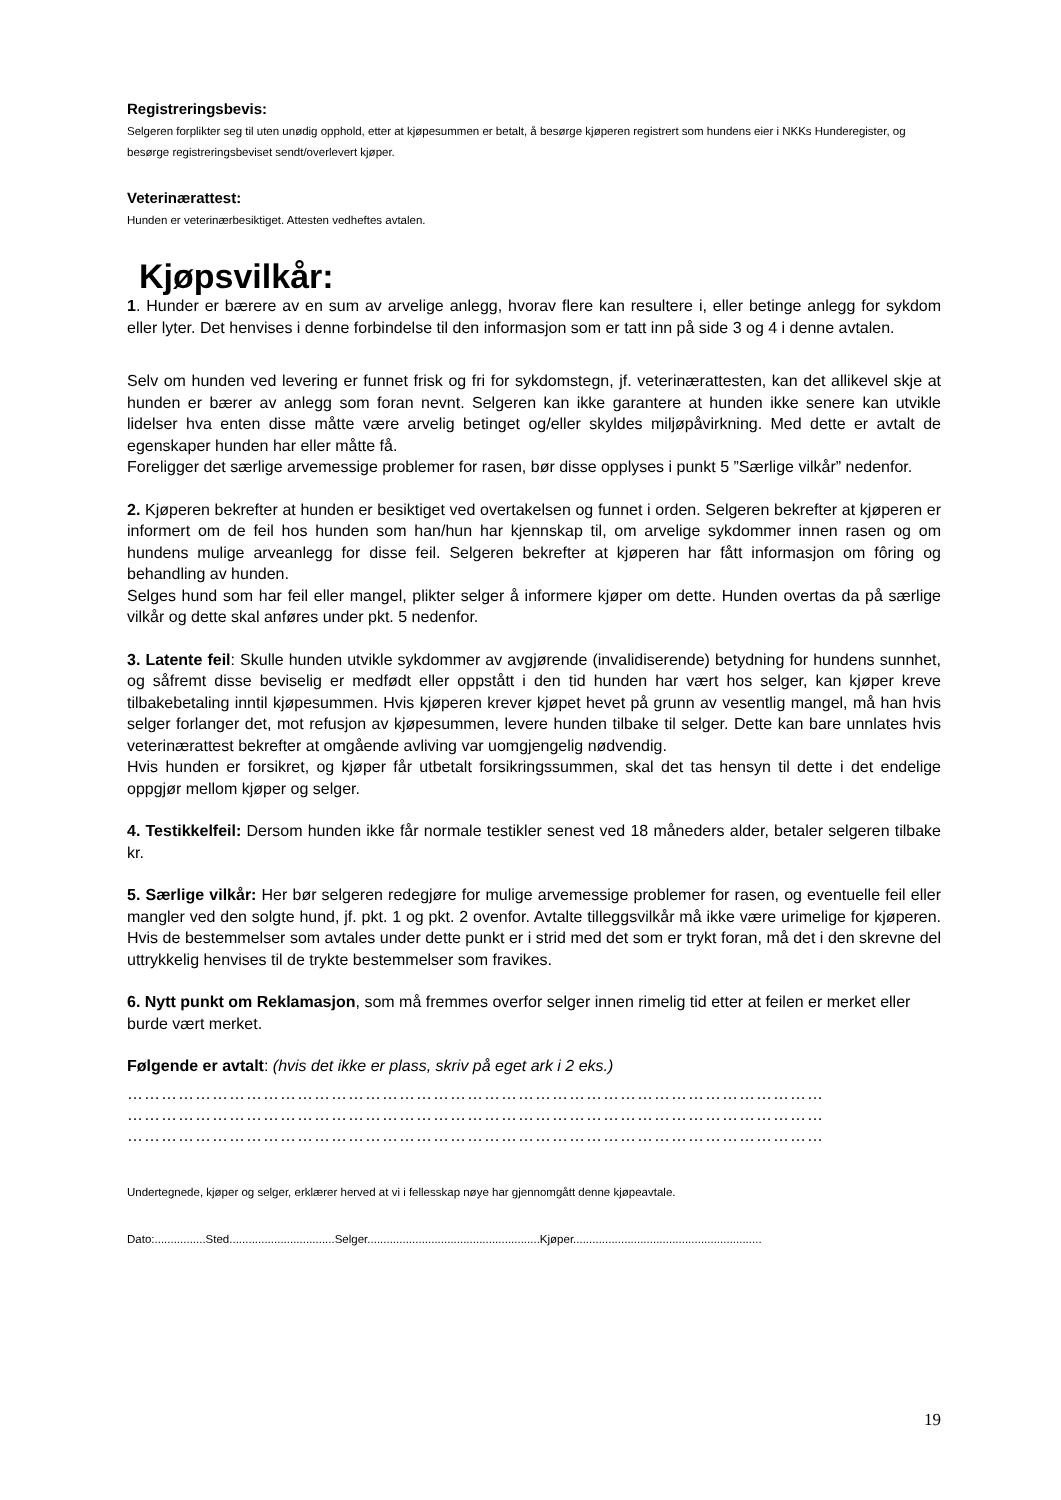Registreringsbevis:
Selgeren forplikter seg til uten unødig opphold, etter at kjøpesummen er betalt, å besørge kjøperen registrert som hundens eier i NKKs Hunderegister, og besørge registreringsbeviset sendt/overlevert kjøper.
Veterinærattest:
Hunden er veterinærbesiktiget. Attesten vedheftes avtalen.
Kjøpsvilkår:
1. Hunder er bærere av en sum av arvelige anlegg, hvorav flere kan resultere i, eller betinge anlegg for sykdom eller lyter. Det henvises i denne forbindelse til den informasjon som er tatt inn på side 3 og 4 i denne avtalen.
Selv om hunden ved levering er funnet frisk og fri for sykdomstegn, jf. veterinærattesten, kan det allikevel skje at hunden er bærer av anlegg som foran nevnt. Selgeren kan ikke garantere at hunden ikke senere kan utvikle lidelser hva enten disse måtte være arvelig betinget og/eller skyldes miljøpåvirkning. Med dette er avtalt de egenskaper hunden har eller måtte få.
Foreligger det særlige arvemessige problemer for rasen, bør disse opplyses i punkt 5 ”Særlige vilkår” nedenfor.
2. Kjøperen bekrefter at hunden er besiktiget ved overtakelsen og funnet i orden. Selgeren bekrefter at kjøperen er informert om de feil hos hunden som han/hun har kjennskap til, om arvelige sykdommer innen rasen og om hundens mulige arveanlegg for disse feil. Selgeren bekrefter at kjøperen har fått informasjon om fôring og behandling av hunden.
Selges hund som har feil eller mangel, plikter selger å informere kjøper om dette. Hunden overtas da på særlige vilkår og dette skal anføres under pkt. 5 nedenfor.
3. Latente feil: Skulle hunden utvikle sykdommer av avgjørende (invalidiserende) betydning for hundens sunnhet, og såfremt disse beviselig er medfødt eller oppstått i den tid hunden har vært hos selger, kan kjøper kreve tilbakebetaling inntil kjøpesummen. Hvis kjøperen krever kjøpet hevet på grunn av vesentlig mangel, må han hvis selger forlanger det, mot refusjon av kjøpesummen, levere hunden tilbake til selger. Dette kan bare unnlates hvis veterinærattest bekrefter at omgående avliving var uomgjengelig nødvendig.
Hvis hunden er forsikret, og kjøper får utbetalt forsikringssummen, skal det tas hensyn til dette i det endelige oppgjør mellom kjøper og selger.
4. Testikkelfeil: Dersom hunden ikke får normale testikler senest ved 18 måneders alder, betaler selgeren tilbake kr.
5. Særlige vilkår: Her bør selgeren redegjøre for mulige arvemessige problemer for rasen, og eventuelle feil eller mangler ved den solgte hund, jf. pkt. 1 og pkt. 2 ovenfor. Avtalte tilleggsvilkår må ikke være urimelige for kjøperen. Hvis de bestemmelser som avtales under dette punkt er i strid med det som er trykt foran, må det i den skrevne del uttrykkelig henvises til de trykte bestemmelser som fravikes.
6. Nytt punkt om Reklamasjon, som må fremmes overfor selger innen rimelig tid etter at feilen er merket eller burde vært merket.
Følgende er avtalt: (hvis det ikke er plass, skriv på eget ark i 2 eks.)
……………………………………………………………………………………………………………
……………………………………………………………………………………………………………
……………………………………………………………………………………………………………
Undertegnede, kjøper og selger, erklærer herved at vi i fellesskap nøye har gjennomgått denne kjøpeavtale.
Dato:................Sted.................................Selger......................................................Kjøper...........................................................
19